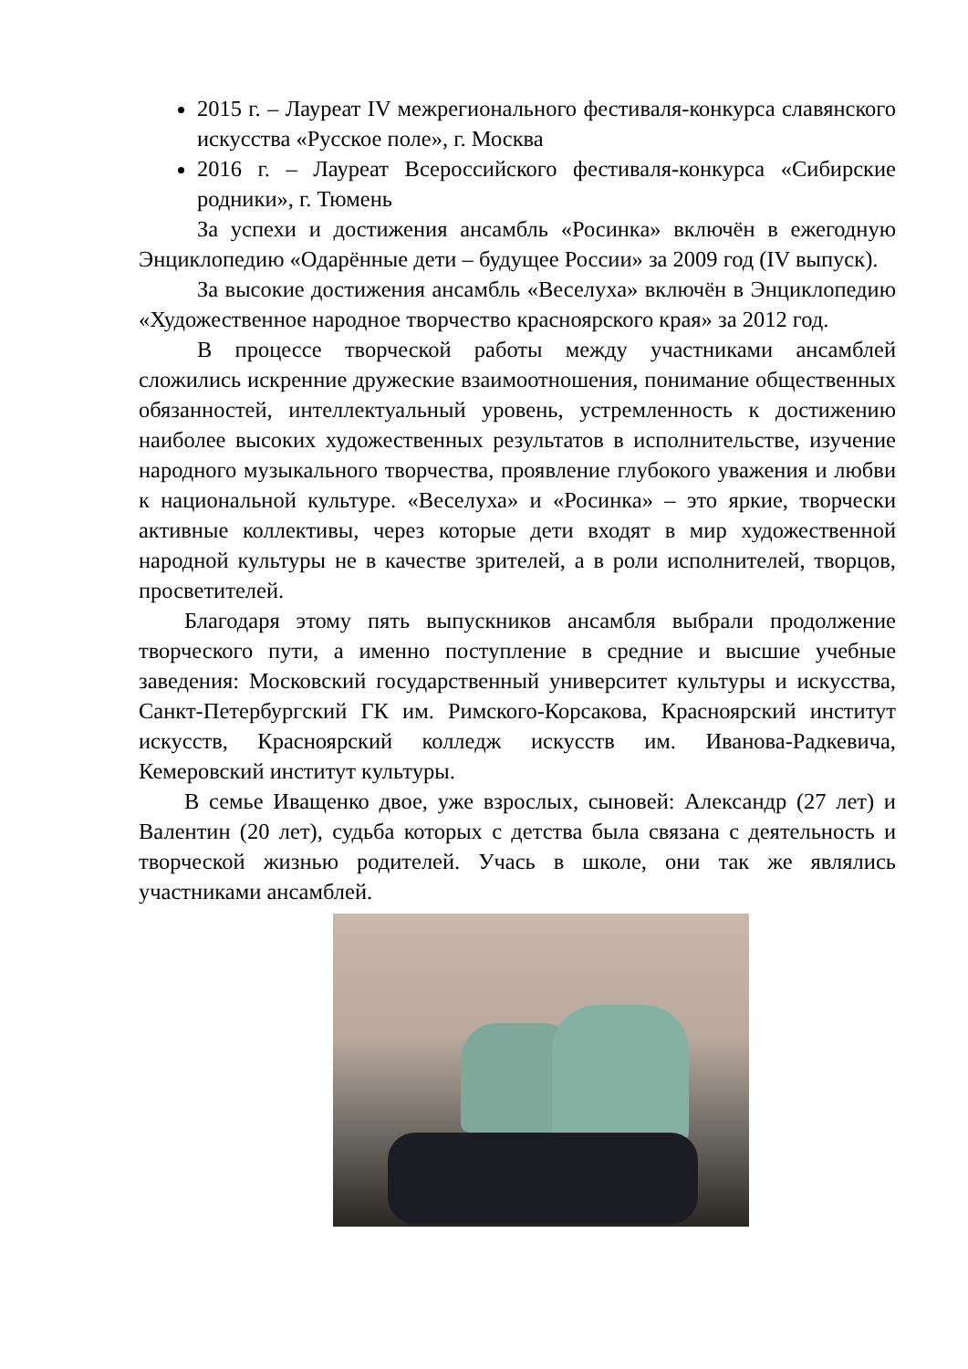2015 г. – Лауреат IV межрегионального фестиваля-конкурса славянского искусства «Русское поле», г. Москва
2016 г. – Лауреат Всероссийского фестиваля-конкурса «Сибирские родники», г. Тюмень
За успехи и достижения ансамбль «Росинка» включён в ежегодную Энциклопедию «Одарённые дети – будущее России» за 2009 год (IV выпуск).
За высокие достижения ансамбль «Веселуха» включён в Энциклопедию «Художественное народное творчество красноярского края» за 2012 год.
В процессе творческой работы между участниками ансамблей сложились искренние дружеские взаимоотношения, понимание общественных обязанностей, интеллектуальный уровень, устремленность к достижению наиболее высоких художественных результатов в исполнительстве, изучение народного музыкального творчества, проявление глубокого уважения и любви к национальной культуре. «Веселуха» и «Росинка» – это яркие, творчески активные коллективы, через которые дети входят в мир художественной народной культуры не в качестве зрителей, а в роли исполнителей, творцов, просветителей.
Благодаря этому пять выпускников ансамбля выбрали продолжение творческого пути, а именно поступление в средние и высшие учебные заведения: Московский государственный университет культуры и искусства, Санкт-Петербургский ГК им. Римского-Корсакова, Красноярский институт искусств, Красноярский колледж искусств им. Иванова-Радкевича, Кемеровский институт культуры.
В семье Иващенко двое, уже взрослых, сыновей: Александр (27 лет) и Валентин (20 лет), судьба которых с детства была связана с деятельность и творческой жизнью родителей. Учась в школе, они так же являлись участниками ансамблей.